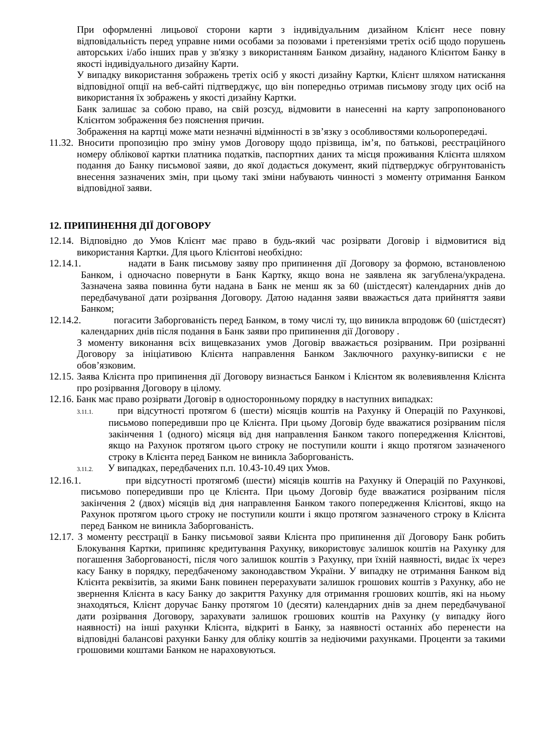При оформленні лицьової сторони карти з індивідуальним дизайном Клієнт несе повну відповідальність перед управне ними особами за позовами і претензіями третіх осіб щодо порушень авторських і/або інших прав у зв'язку з використанням Банком дизайну, наданого Клієнтом Банку в якості індивідуального дизайну Карти.
У випадку використання зображень третіх осіб у якості дизайну Картки, Клієнт шляхом натискання відповідної опції на веб-сайті підтверджує, що він попередньо отримав письмову згоду цих осіб на використання їх зображень у якості дизайну Картки.
Банк залишає за собою право, на свій розсуд, відмовити в нанесенні на карту запропонованого Клієнтом зображення без пояснення причин.
Зображення на картці може мати незначні відмінності в зв’язку з особливостями кольоропередачі.
11.32. Вносити пропозицію про зміну умов Договору щодо прізвища, ім’я, по батькові, реєстраційного номеру облікової картки платника податків, паспортних даних та місця проживання Клієнта шляхом подання до Банку письмової заяви, до якої додається документ, який підтверджує обгрунтованість внесення зазначених змін, при цьому такі зміни набувають чинності з моменту отримання Банком відповідної заяви.
12. ПРИПИНЕННЯ ДІЇ ДОГОВОРУ
12.14. Відповідно до Умов Клієнт має право в будь-який час розірвати Договір і відмовитися від використання Картки. Для цього Клієнтові необхідно:
12.14.1. надати в Банк письмову заяву про припинення дії Договору за формою, встановленою Банком, і одночасно повернути в Банк Картку, якщо вона не заявлена як загублена/украдена. Зазначена заява повинна бути надана в Банк не менш як за 60 (шістдесят) календарних днів до передбачуваної дати розірвання Договору. Датою надання заяви вважається дата прийняття заяви Банком;
12.14.2. погасити Заборгованість перед Банком, в тому числі ту, що виникла впродовж 60 (шістдесят) календарних днів після подання в Банк заяви про припинення дії Договору .
З моменту виконання всіх вищевказаних умов Договір вважається розірваним. При розірванні Договору за ініціативою Клієнта направлення Банком Заключного рахунку-виписки є не обов’язковим.
12.15. Заява Клієнта про припинення дії Договору визнається Банком і Клієнтом як волевиявлення Клієнта про розірвання Договору в цілому.
12.16. Банк має право розірвати Договір в односторонньому порядку в наступних випадках:
3.11.1. при відсутності протягом 6 (шести) місяців коштів на Рахунку й Операцій по Рахункові, письмово попередивши про це Клієнта. При цьому Договір буде вважатися розірваним після закінчення 1 (одного) місяця від дня направлення Банком такого попередження Клієнтові, якщо на Рахунок протягом цього строку не поступили кошти і якщо протягом зазначеного строку в Клієнта перед Банком не виникла Заборгованість.
3.11.2. У випадках, передбачених п.п. 10.43-10.49 цих Умов.
12.16.1. при відсутності протягом6 (шести) місяців коштів на Рахунку й Операцій по Рахункові, письмово попередивши про це Клієнта. При цьому Договір буде вважатися розірваним після закінчення 2 (двох) місяців від дня направлення Банком такого попередження Клієнтові, якщо на Рахунок протягом цього строку не поступили кошти і якщо протягом зазначеного строку в Клієнта перед Банком не виникла Заборгованість.
12.17. З моменту реєстрації в Банку письмової заяви Клієнта про припинення дії Договору Банк робить Блокування Картки, припиняє кредитування Рахунку, використовує залишок коштів на Рахунку для погашення Заборгованості, після чого залишок коштів з Рахунку, при їхній наявності, видає їх через касу Банку в порядку, передбаченому законодавством України. У випадку не отримання Банком від Клієнта реквізитів, за якими Банк повинен перерахувати залишок грошових коштів з Рахунку, або не звернення Клієнта в касу Банку до закриття Рахунку для отримання грошових коштів, які на ньому знаходяться, Клієнт доручає Банку протягом 10 (десяти) календарних днів за днем передбачуваної дати розірвання Договору, зарахувати залишок грошових коштів на Рахунку (у випадку його наявності) на інші рахунки Клієнта, відкриті в Банку, за наявності останніх або перенести на відповідні балансові рахунки Банку для обліку коштів за недіючими рахунками. Проценти за такими грошовими коштами Банком не нараховуються.